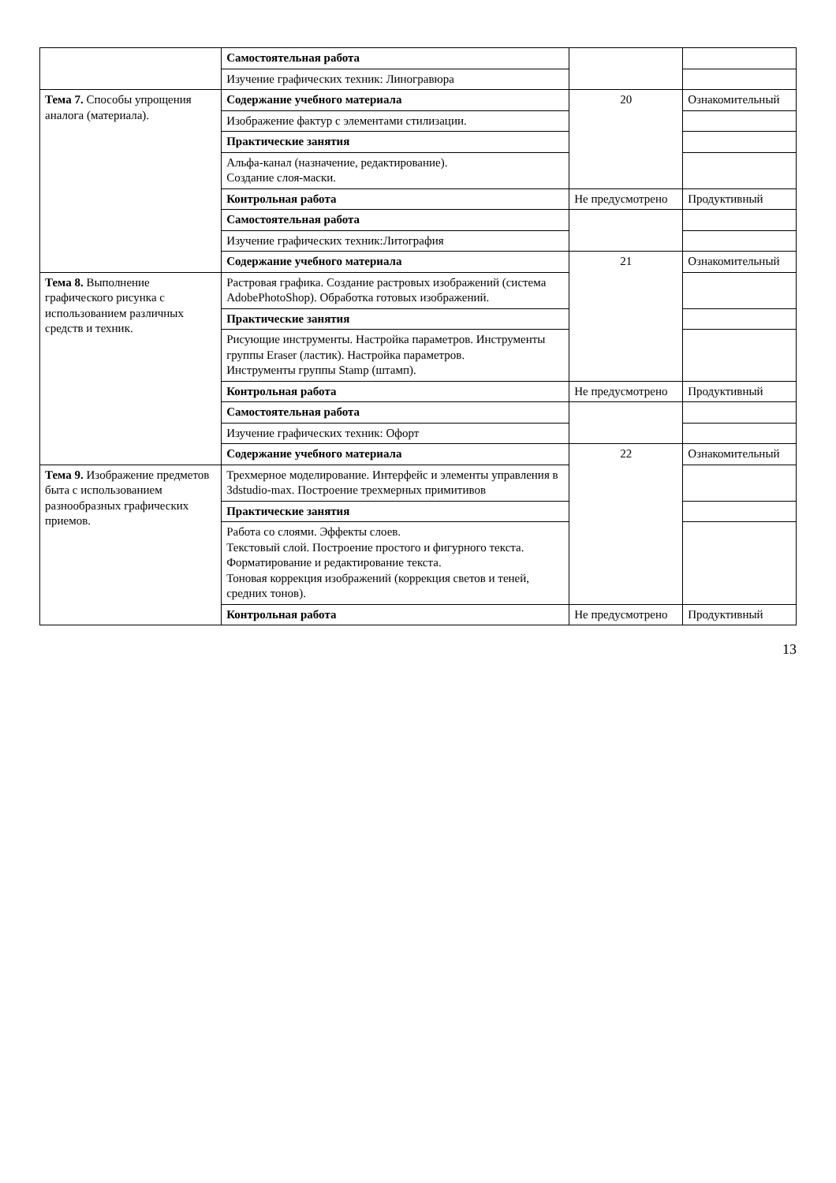| | Самостоятельная работа | | |
| | Изучение графических техник: Линогравюра | | |
| Тема 7. Способы упрощения аналога (материала). | Содержание учебного материала | 20 | Ознакомительный |
| | Изображение фактур с элементами стилизации. | | |
| | Практические занятия | | |
| | Альфа-канал (назначение, редактирование). Создание слоя-маски. | | |
| | Контрольная работа | Не предусмотрено | Продуктивный |
| | Самостоятельная работа | | |
| | Изучение графических техник:Литография | | |
| | Содержание учебного материала | 21 | Ознакомительный |
| Тема 8. Выполнение графического рисунка с использованием различных средств и техник. | Растровая графика. Создание растровых изображений (система AdobePhotoShop). Обработка готовых изображений. | | |
| | Практические занятия | | |
| | Рисующие инструменты. Настройка параметров. Инструменты группы Eraser (ластик). Настройка параметров. Инструменты группы Stamp (штамп). | | |
| | Контрольная работа | Не предусмотрено | Продуктивный |
| | Самостоятельная работа | | |
| | Изучение графических техник: Офорт | | |
| | Содержание учебного материала | 22 | Ознакомительный |
| Тема 9. Изображение предметов быта с использованием разнообразных графических приемов. | Трехмерное моделирование. Интерфейс и элементы управления в 3dstudio-max. Построение трехмерных примитивов | | |
| | Практические занятия | | |
| | Работа со слоями. Эффекты слоев. Текстовый слой. Построение простого и фигурного текста. Форматирование и редактирование текста. Тоновая коррекция изображений (коррекция светов и теней, средних тонов). | | |
| | Контрольная работа | Не предусмотрено | Продуктивный |
13